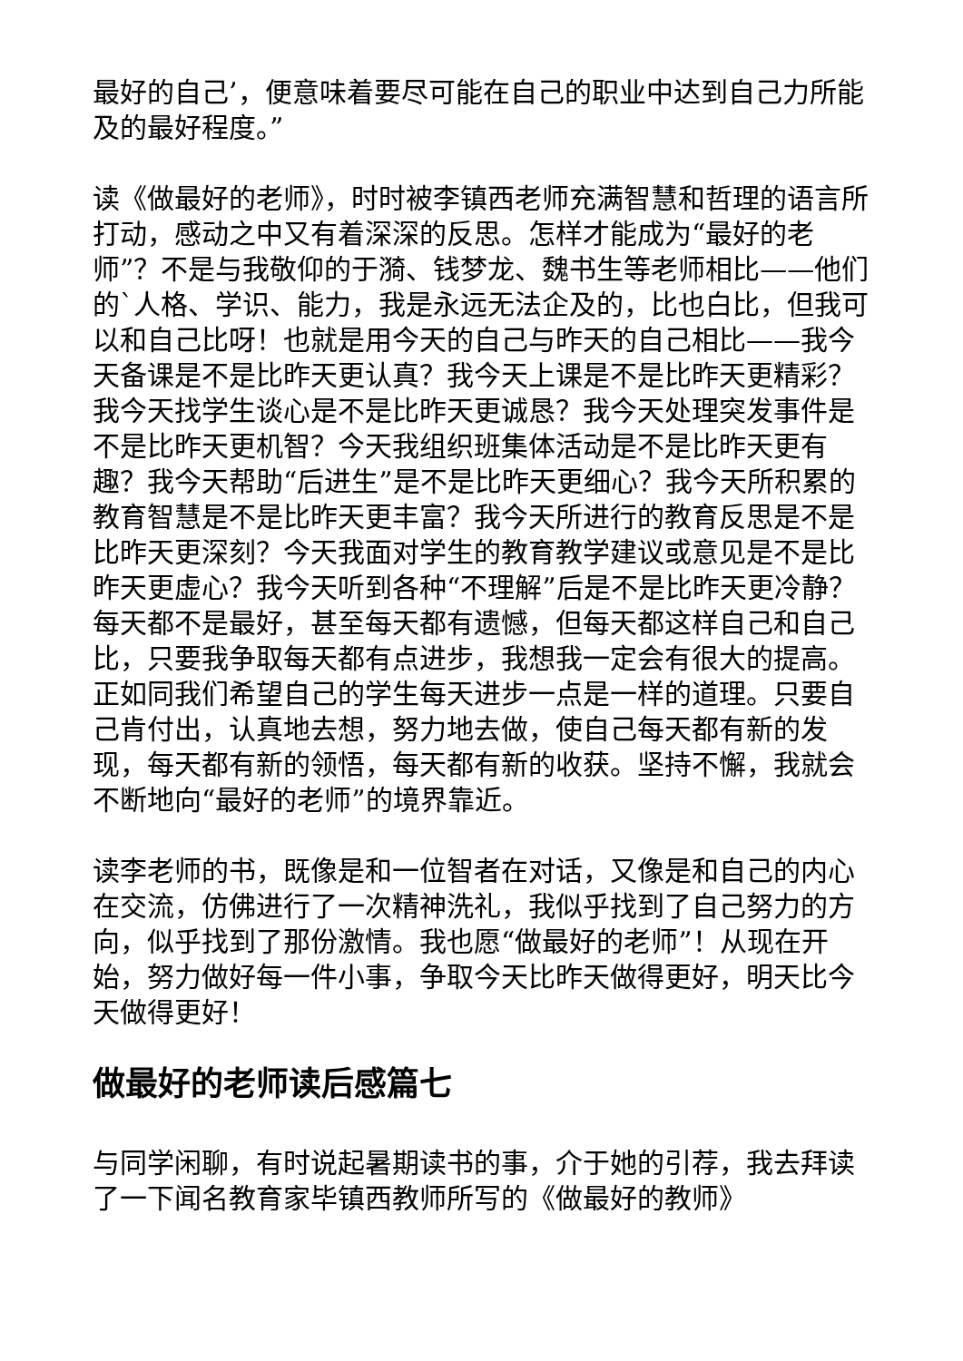最好的自己’，便意味着要尽可能在自己的职业中达到自己力所能及的最好程度。”
读《做最好的老师》，时时被李镇西老师充满智慧和哲理的语言所打动，感动之中又有着深深的反思。怎样才能成为“最好的老师”？不是与我敬仰的于漪、钱梦龙、魏书生等老师相比——他们的`人格、学识、能力，我是永远无法企及的，比也白比，但我可以和自己比呀！也就是用今天的自己与昨天的自己相比——我今天备课是不是比昨天更认真？我今天上课是不是比昨天更精彩？我今天找学生谈心是不是比昨天更诚恳？我今天处理突发事件是不是比昨天更机智？今天我组织班集体活动是不是比昨天更有趣？我今天帮助“后进生”是不是比昨天更细心？我今天所积累的教育智慧是不是比昨天更丰富？我今天所进行的教育反思是不是比昨天更深刻？今天我面对学生的教育教学建议或意见是不是比昨天更虚心？我今天听到各种“不理解”后是不是比昨天更冷静？每天都不是最好，甚至每天都有遗憾，但每天都这样自己和自己比，只要我争取每天都有点进步，我想我一定会有很大的提高。正如同我们希望自己的学生每天进步一点是一样的道理。只要自己肯付出，认真地去想，努力地去做，使自己每天都有新的发现，每天都有新的领悟，每天都有新的收获。坚持不懈，我就会不断地向“最好的老师”的境界靠近。
读李老师的书，既像是和一位智者在对话，又像是和自己的内心在交流，仿佛进行了一次精神洗礼，我似乎找到了自己努力的方向，似乎找到了那份激情。我也愿“做最好的老师”！从现在开始，努力做好每一件小事，争取今天比昨天做得更好，明天比今天做得更好！
做最好的老师读后感篇七
与同学闲聊，有时说起暑期读书的事，介于她的引荐，我去拜读了一下闻名教育家毕镇西教师所写的《做最好的教师》